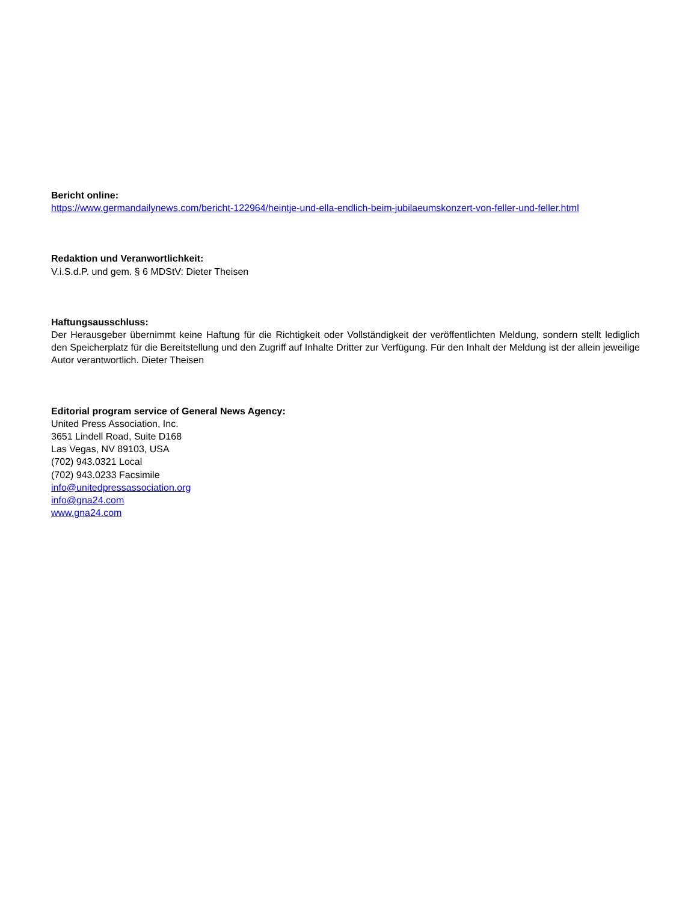Bericht online:
https://www.germandailynews.com/bericht-122964/heintje-und-ella-endlich-beim-jubilaeumskonzert-von-feller-und-feller.html
Redaktion und Veranwortlichkeit:
V.i.S.d.P. und gem. § 6 MDStV: Dieter Theisen
Haftungsausschluss:
Der Herausgeber übernimmt keine Haftung für die Richtigkeit oder Vollständigkeit der veröffentlichten Meldung, sondern stellt lediglich den Speicherplatz für die Bereitstellung und den Zugriff auf Inhalte Dritter zur Verfügung. Für den Inhalt der Meldung ist der allein jeweilige Autor verantwortlich. Dieter Theisen
Editorial program service of General News Agency:
United Press Association, Inc.
3651 Lindell Road, Suite D168
Las Vegas, NV 89103, USA
(702) 943.0321 Local
(702) 943.0233 Facsimile
info@unitedpressassociation.org
info@gna24.com
www.gna24.com